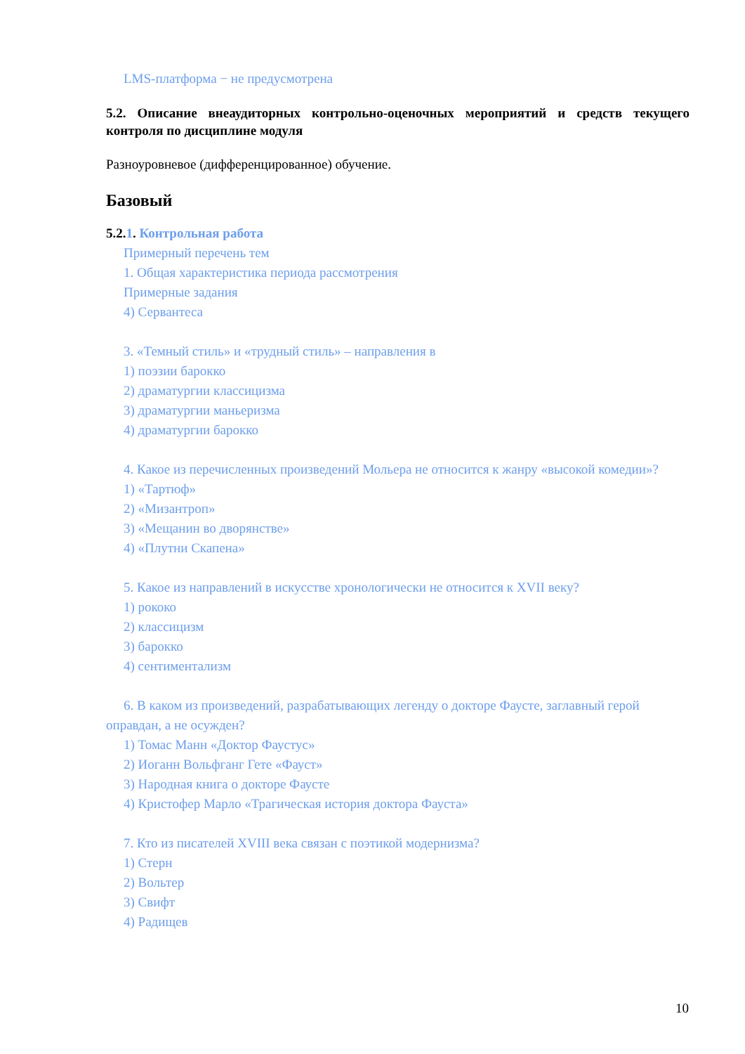LMS-платформа − не предусмотрена
5.2. Описание внеаудиторных контрольно-оценочных мероприятий и средств текущего контроля по дисциплине модуля
Разноуровневое (дифференцированное) обучение.
Базовый
5.2.1. Контрольная работа
Примерный перечень тем
1. Общая характеристика периода рассмотрения
Примерные задания
4) Сервантеса
3. «Темный стиль» и «трудный стиль» – направления в
1) поэзии барокко
2) драматургии классицизма
3) драматургии маньеризма
4) драматургии барокко
4. Какое из перечисленных произведений Мольера не относится к жанру «высокой комедии»?
1) «Тартюф»
2) «Мизантроп»
3) «Мещанин во дворянстве»
4) «Плутни Скапена»
5. Какое из направлений в искусстве хронологически не относится к XVII веку?
1) рококо
2) классицизм
3) барокко
4) сентиментализм
6. В каком из произведений, разрабатывающих легенду о докторе Фаусте, заглавный герой оправдан, а не осужден?
1) Томас Манн «Доктор Фаустус»
2) Иоганн Вольфганг Гете «Фауст»
3) Народная книга о докторе Фаусте
4) Кристофер Марло «Трагическая история доктора Фауста»
7. Кто из писателей XVIII века связан с поэтикой модернизма?
1) Стерн
2) Вольтер
3) Свифт
4) Радищев
10